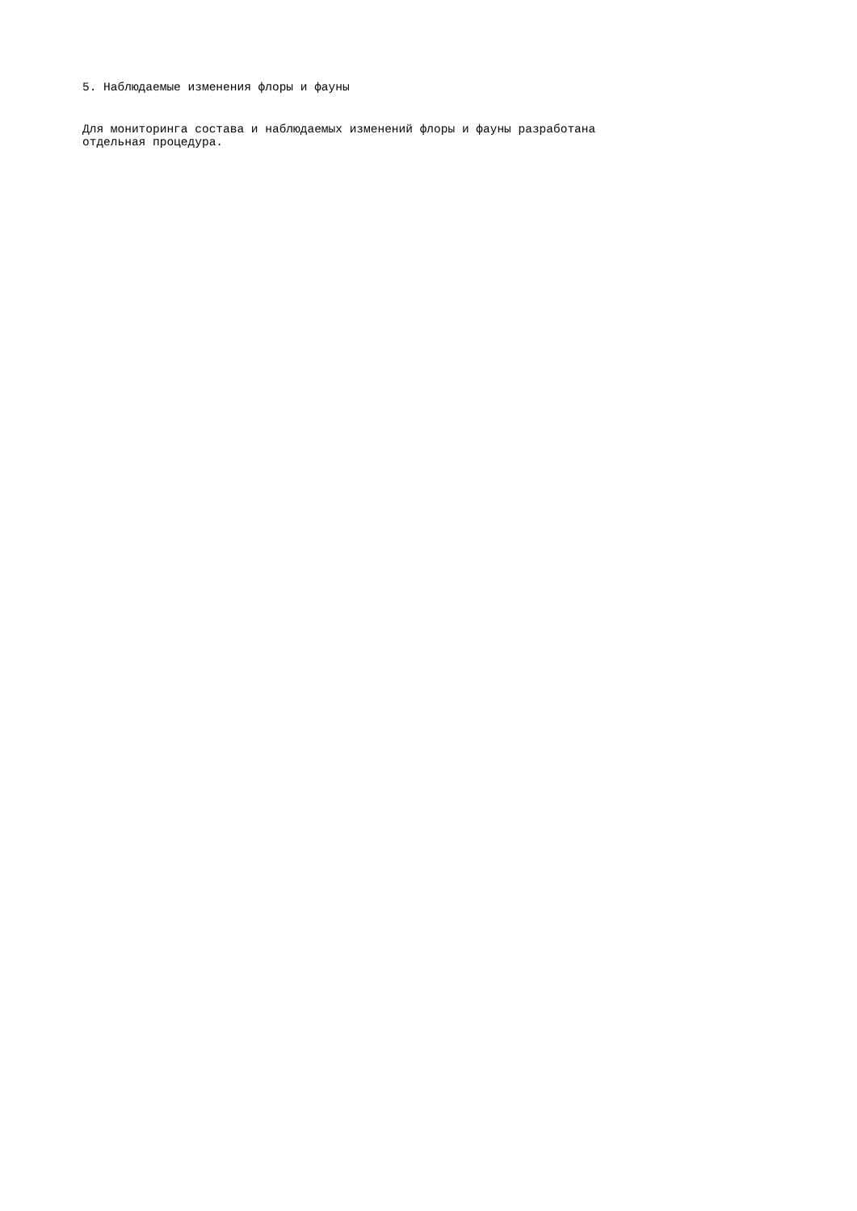5. Наблюдаемые изменения флоры и фауны
Для мониторинга состава и наблюдаемых изменений флоры и фауны разработана
отдельная процедура.